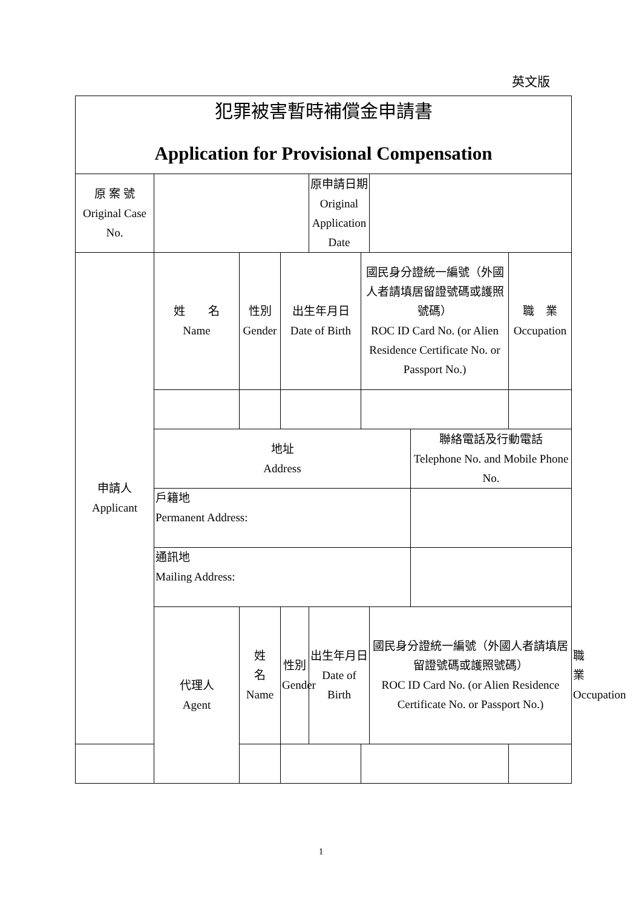英文版
| 犯罪被害暫時補償金申請書 Application for Provisional Compensation | | | | | | | | | |
| 原 案 號 Original Case No. | | | | 原申請日期 Original Application Date | | | | | |
| 申請人 Applicant | 姓 名 Name | 性別 Gender | 出生年月日 Date of Birth | | 國民身分證統一編號（外國人者請填居留證號碼或護照號碼） ROC ID Card No. (or Alien Residence Certificate No. or Passport No.) | | | 職 業 Occupation | |
| | 地址 Address | | | | | | 聯絡電話及行動電話 Telephone No. and Mobile Phone No. | | |
| | 戶籍地 Permanent Address: | | | | | | | | |
| | 通訊地 Mailing Address: | | | | | | | | |
| | 代理人 Agent | 姓 名 Name | 性別 Gender | 出生年月日 Date of Birth | | 國民身分證統一編號（外國人者請填居留證號碼或護照號碼） ROC ID Card No. (or Alien Residence Certificate No. or Passport No.) | | | 職 業 Occupation |
1